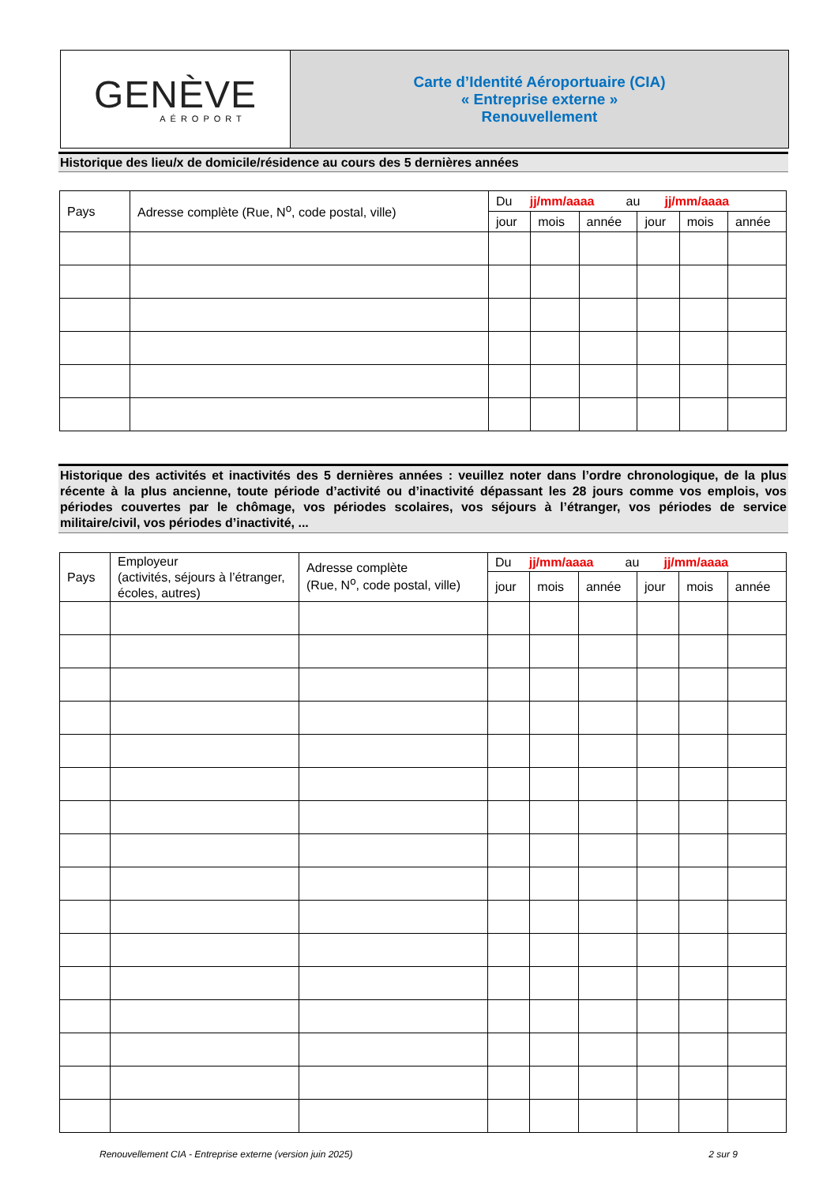GENÈVE
AÉROPORT
Carte d’Identité Aéroportuaire (CIA)
« Entreprise externe »
Renouvellement
Historique des lieu/x de domicile/résidence au cours des 5 dernières années
| Pays | Adresse complète (Rue, N<sup>o</sup>, code postal, ville) | Du jj/mm/aaaa au jj/mm/aaaa | | | | | |
| --- | --- | --- | --- | --- | --- | --- | --- |
| | | jour | mois | année | jour | mois | année |
Historique des activités et inactivités des 5 dernières années : veuillez noter dans l’ordre chronologique, de la plus récente à la plus ancienne, toute période d’activité ou d’inactivité dépassant les 28 jours comme vos emplois, vos périodes couvertes par le chômage, vos périodes scolaires, vos séjours à l’étranger, vos périodes de service militaire/civil, vos périodes d’inactivité, ...
| Pays | Employeur (activités, séjours à l’étranger, écoles, autres) | Adresse complète (Rue, N<sup>o</sup>, code postal, ville) | Du jj/mm/aaaa au jj/mm/aaaa | | | | | |
| --- | --- | --- | --- | --- | --- | --- | --- | --- |
| | | | jour | mois | année | jour | mois | année |
Renouvellement CIA - Entreprise externe (version juin 2025) 2 sur 9